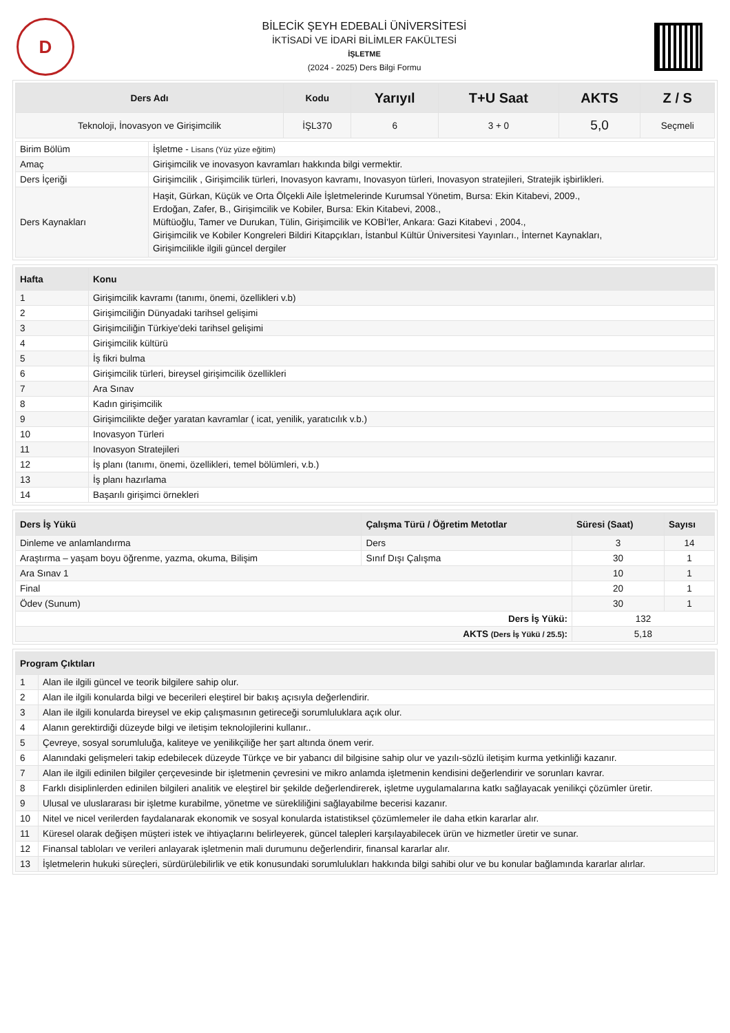D
BİLECİK ŞEYH EDEBALİ ÜNİVERSİTESİ
İKTİSADİ VE İDARİ BİLİMLER FAKÜLTESİ
İŞLETME
(2024 - 2025) Ders Bilgi Formu
| Ders Adı | Kodu | Yarıyıl | T+U Saat | AKTS | Z / S |
| --- | --- | --- | --- | --- | --- |
| Teknoloji, İnovasyon ve Girişimcilik | İŞL370 | 6 | 3 + 0 | 5,0 | Seçmeli |
| Birim Bölüm | İşletme - Lisans (Yüz yüze eğitim) |
| Amaç | Girişimcilik ve inovasyon kavramları hakkında bilgi vermektir. |
| Ders İçeriği | Girişimcilik , Girişimcilik türleri, Inovasyon kavramı, Inovasyon türleri, Inovasyon stratejileri, Stratejik işbirlikleri. |
| Ders Kaynakları | Haşit, Gürkan, Küçük ve Orta Ölçekli Aile İşletmelerinde Kurumsal Yönetim, Bursa: Ekin Kitabevi, 2009., Erdoğan, Zafer, B., Girişimcilik ve Kobiler, Bursa: Ekin Kitabevi, 2008., Müftüoğlu, Tamer ve Durukan, Tülin, Girişimcilik ve KOBİ'ler, Ankara: Gazi Kitabevi , 2004., Girişimcilik ve Kobiler Kongreleri Bildiri Kitapçıkları, İstanbul Kültür Üniversitesi Yayınları., İnternet Kaynakları, Girişimcilikle ilgili güncel dergiler |
| Hafta | Konu |
| --- | --- |
| 1 | Girişimcilik kavramı (tanımı, önemi, özellikleri v.b) |
| 2 | Girişimciliğin Dünyadaki tarihsel gelişimi |
| 3 | Girişimciliğin Türkiye'deki tarihsel gelişimi |
| 4 | Girişimcilik kültürü |
| 5 | İş fikri bulma |
| 6 | Girişimcilik türleri, bireysel girişimcilik özellikleri |
| 7 | Ara Sınav |
| 8 | Kadın girişimcilik |
| 9 | Girişimcilikte değer yaratan kavramlar ( icat, yenilik, yaratıcılık v.b.) |
| 10 | Inovasyon Türleri |
| 11 | Inovasyon Stratejileri |
| 12 | İş planı (tanımı, önemi, özellikleri, temel bölümleri, v.b.) |
| 13 | İş planı hazırlama |
| 14 | Başarılı girişimci örnekleri |
| Ders İş Yükü | Çalışma Türü / Öğretim Metotlar | Süresi (Saat) | Sayısı |
| --- | --- | --- | --- |
| Dinleme ve anlamlandırma | Ders | 3 | 14 |
| Araştırma – yaşam boyu öğrenme, yazma, okuma, Bilişim | Sınıf Dışı Çalışma | 30 | 1 |
| Ara Sınav 1 | | 10 | 1 |
| Final | | 20 | 1 |
| Ödev (Sunum) | | 30 | 1 |
| Ders İş Yükü: | | 132 | |
| AKTS (Ders İş Yükü / 25.5) : | | 5,18 | |
| Program Çıktıları | |
| --- | --- |
| 1 | Alan ile ilgili güncel ve teorik bilgilere sahip olur. |
| 2 | Alan ile ilgili konularda bilgi ve becerileri eleştirel bir bakış açısıyla değerlendirir. |
| 3 | Alan ile ilgili konularda bireysel ve ekip çalışmasının getireceği sorumluluklara açık olur. |
| 4 | Alanın gerektirdiği düzeyde bilgi ve iletişim teknolojilerini kullanır.. |
| 5 | Çevreye, sosyal sorumluluğa, kaliteye ve yenilikçiliğe her şart altında önem verir. |
| 6 | Alanındaki gelişmeleri takip edebilecek düzeyde Türkçe ve bir yabancı dil bilgisine sahip olur ve yazılı-sözlü iletişim kurma yetkinliği kazanır. |
| 7 | Alan ile ilgili edinilen bilgiler çerçevesinde bir işletmenin çevresini ve mikro anlamda işletmenin kendisini değerlendirir ve sorunları kavrar. |
| 8 | Farklı disiplinlerden edinilen bilgileri analitik ve eleştirel bir şekilde değerlendirerek, işletme uygulamalarına katkı sağlayacak yenilikçi çözümler üretir. |
| 9 | Ulusal ve uluslararası bir işletme kurabilme, yönetme ve sürekliliğini sağlayabilme becerisi kazanır. |
| 10 | Nitel ve nicel verilerden faydalanarak ekonomik ve sosyal konularda istatistiksel çözümlemeler ile daha etkin kararlar alır. |
| 11 | Küresel olarak değişen müşteri istek ve ihtiyaçlarını belirleyerek, güncel talepleri karşılayabilecek ürün ve hizmetler üretir ve sunar. |
| 12 | Finansal tabloları ve verileri anlayarak işletmenin mali durumunu değerlendirir, finansal kararlar alır. |
| 13 | İşletmelerin hukuki süreçleri, sürdürülebilirlik ve etik konusundaki sorumlulukları hakkında bilgi sahibi olur ve bu konular bağlamında kararlar alırlar. |